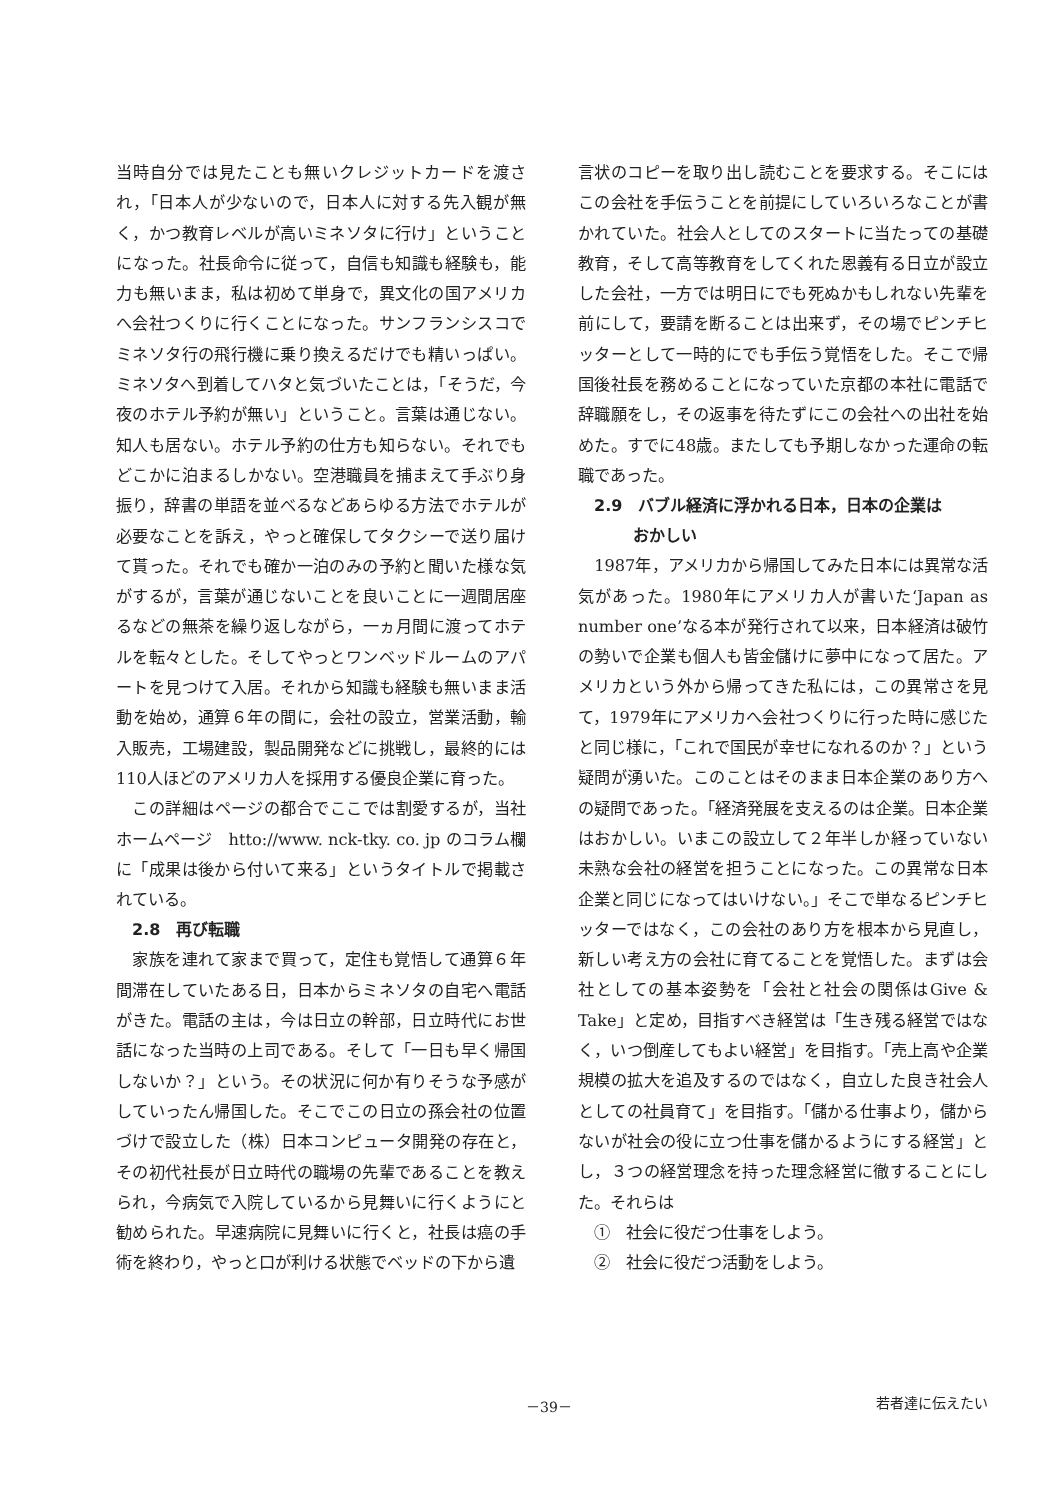当時自分では見たことも無いクレジットカードを渡され，「日本人が少ないので，日本人に対する先入観が無く，かつ教育レベルが高いミネソタに行け」ということになった。社長命令に従って，自信も知識も経験も，能力も無いまま，私は初めて単身で，異文化の国アメリカへ会社つくりに行くことになった。サンフランシスコでミネソタ行の飛行機に乗り換えるだけでも精いっぱい。ミネソタへ到着してハタと気づいたことは，「そうだ，今夜のホテル予約が無い」ということ。言葉は通じない。知人も居ない。ホテル予約の仕方も知らない。それでもどこかに泊まるしかない。空港職員を捕まえて手ぶり身振り，辞書の単語を並べるなどあらゆる方法でホテルが必要なことを訴え，やっと確保してタクシーで送り届けて貰った。それでも確か一泊のみの予約と聞いた様な気がするが，言葉が通じないことを良いことに一週間居座るなどの無茶を繰り返しながら，一ヵ月間に渡ってホテルを転々とした。そしてやっとワンベッドルームのアパートを見つけて入居。それから知識も経験も無いまま活動を始め，通算６年の間に，会社の設立，営業活動，輸入販売，工場建設，製品開発などに挑戦し，最終的には110人ほどのアメリカ人を採用する優良企業に育った。
この詳細はページの都合でここでは割愛するが，当社ホームページ　htto://www. nck-tky. co. jp のコラム欄に「成果は後から付いて来る」というタイトルで掲載されている。
2.8　再び転職
家族を連れて家まで買って，定住も覚悟して通算６年間滞在していたある日，日本からミネソタの自宅へ電話がきた。電話の主は，今は日立の幹部，日立時代にお世話になった当時の上司である。そして「一日も早く帰国しないか？」という。その状況に何か有りそうな予感がしていったん帰国した。そこでこの日立の孫会社の位置づけで設立した（株）日本コンピュータ開発の存在と，その初代社長が日立時代の職場の先輩であることを教えられ，今病気で入院しているから見舞いに行くようにと勧められた。早速病院に見舞いに行くと，社長は癌の手術を終わり，やっと口が利ける状態でベッドの下から遺
言状のコピーを取り出し読むことを要求する。そこにはこの会社を手伝うことを前提にしていろいろなことが書かれていた。社会人としてのスタートに当たっての基礎教育，そして高等教育をしてくれた恩義有る日立が設立した会社，一方では明日にでも死ぬかもしれない先輩を前にして，要請を断ることは出来ず，その場でピンチヒッターとして一時的にでも手伝う覚悟をした。そこで帰国後社長を務めることになっていた京都の本社に電話で辞職願をし，その返事を待たずにこの会社への出社を始めた。すでに48歳。またしても予期しなかった運命の転職であった。
2.9　バブル経済に浮かれる日本，日本の企業は
おかしい
1987年，アメリカから帰国してみた日本には異常な活気があった。1980年にアメリカ人が書いた‘Japan as number one’なる本が発行されて以来，日本経済は破竹の勢いで企業も個人も皆金儲けに夢中になって居た。アメリカという外から帰ってきた私には，この異常さを見て，1979年にアメリカへ会社つくりに行った時に感じたと同じ様に，「これで国民が幸せになれるのか？」という疑問が湧いた。このことはそのまま日本企業のあり方への疑問であった。「経済発展を支えるのは企業。日本企業はおかしい。いまこの設立して２年半しか経っていない未熟な会社の経営を担うことになった。この異常な日本企業と同じになってはいけない。」そこで単なるピンチヒッターではなく，この会社のあり方を根本から見直し，新しい考え方の会社に育てることを覚悟した。まずは会社としての基本姿勢を「会社と社会の関係はGive & Take」と定め，目指すべき経営は「生き残る経営ではなく，いつ倒産してもよい経営」を目指す。「売上高や企業規模の拡大を追及するのではなく，自立した良き社会人としての社員育て」を目指す。「儲かる仕事より，儲からないが社会の役に立つ仕事を儲かるようにする経営」とし，３つの経営理念を持った理念経営に徹することにした。それらは
①　社会に役だつ仕事をしよう。
②　社会に役だつ活動をしよう。
－39－ 若者達に伝えたい